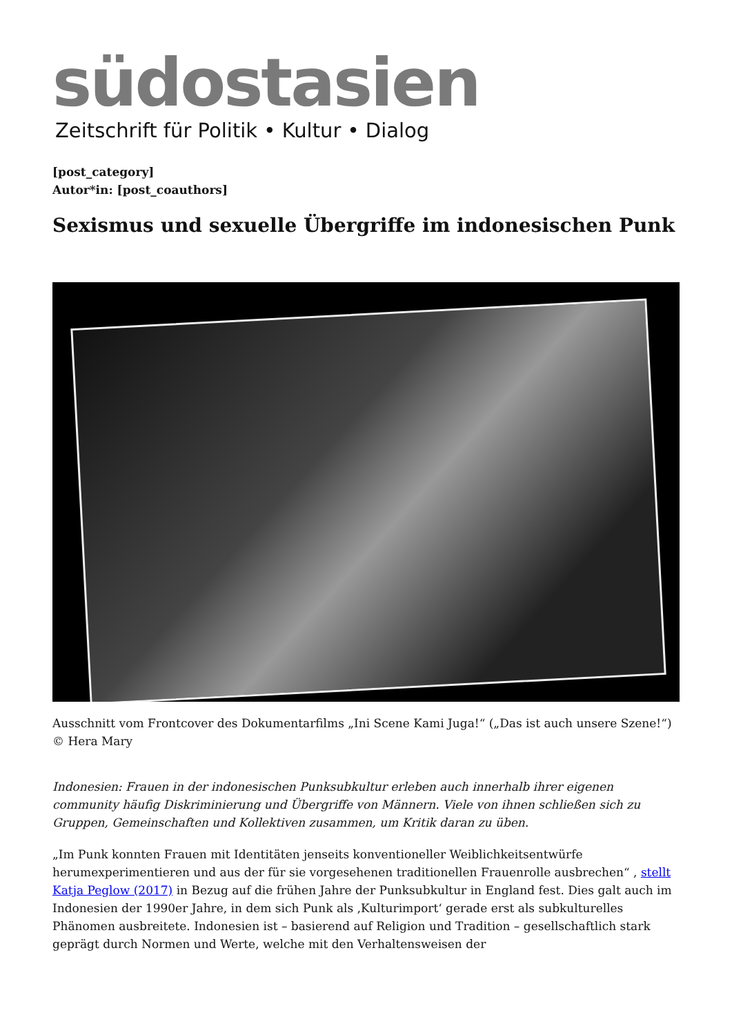südostasien
Zeitschrift für Politik • Kultur • Dialog
[post_category]
Autor*in: [post_coauthors]
Sexismus und sexuelle Übergriffe im indonesischen Punk
Ausschnitt vom Frontcover des Dokumentarfilms „Ini Scene Kami Juga!“ („Das ist auch unsere Szene!“) © Hera Mary
Indonesien: Frauen in der indonesischen Punksubkultur erleben auch innerhalb ihrer eigenen community häufig Diskriminierung und Übergriffe von Männern. Viele von ihnen schließen sich zu Gruppen, Gemeinschaften und Kollektiven zusammen, um Kritik daran zu üben.
„Im Punk konnten Frauen mit Identitäten jenseits konventioneller Weiblichkeitsentwürfe herumexperimentieren und aus der für sie vorgesehenen traditionellen Frauenrolle ausbrechen“ , stellt Katja Peglow (2017) in Bezug auf die frühen Jahre der Punksubkultur in England fest. Dies galt auch im Indonesien der 1990er Jahre, in dem sich Punk als ‚Kulturimport‘ gerade erst als subkulturelles Phänomen ausbreitete. Indonesien ist – basierend auf Religion und Tradition – gesellschaftlich stark geprägt durch Normen und Werte, welche mit den Verhaltensweisen der